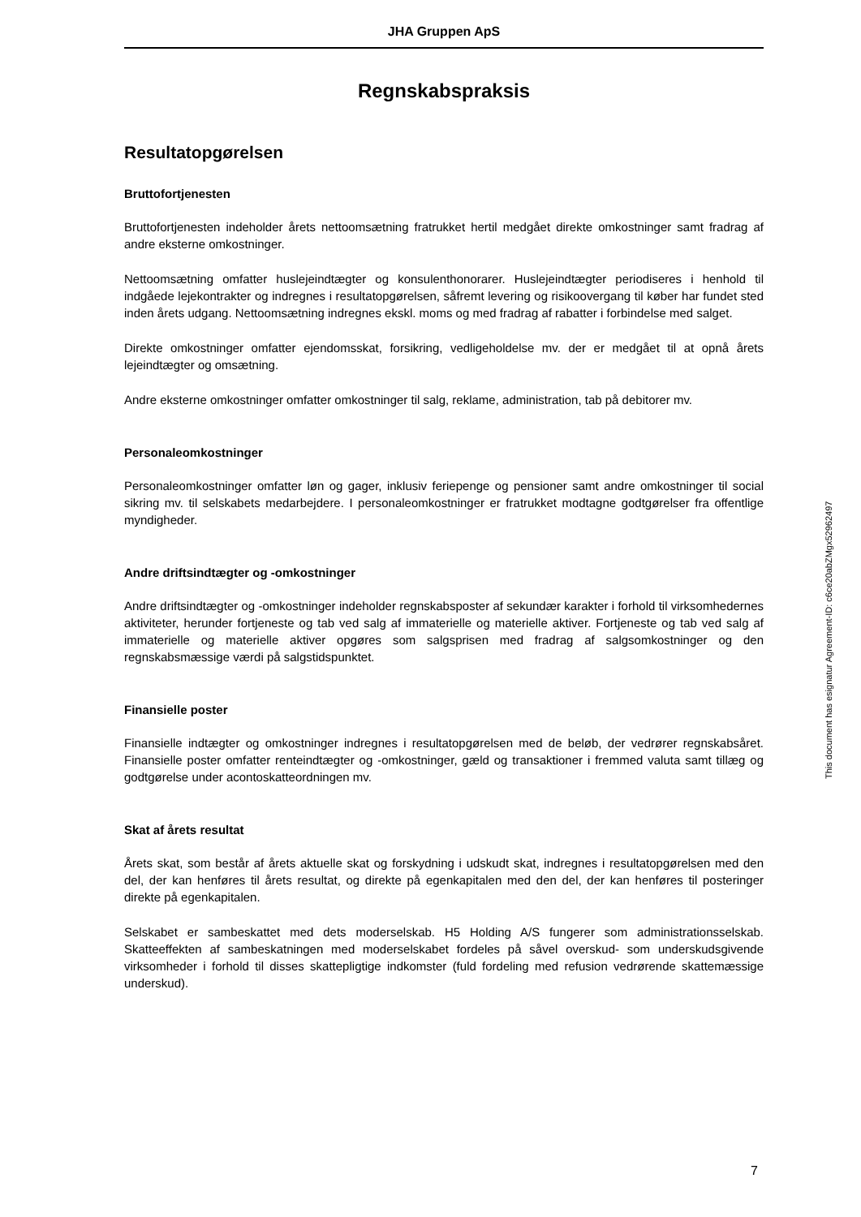JHA Gruppen ApS
Regnskabspraksis
Resultatopgørelsen
Bruttofortjenesten
Bruttofortjenesten indeholder årets nettoomsætning fratrukket hertil medgået direkte omkostninger samt fradrag af andre eksterne omkostninger.
Nettoomsætning omfatter huslejeindtægter og konsulenthonorarer. Huslejeindtægter periodiseres i henhold til indgåede lejekontrakter og indregnes i resultatopgørelsen, såfremt levering og risikoovergang til køber har fundet sted inden årets udgang. Nettoomsætning indregnes ekskl. moms og med fradrag af rabatter i forbindelse med salget.
Direkte omkostninger omfatter ejendomsskat, forsikring, vedligeholdelse mv. der er medgået til at opnå årets lejeindtægter og omsætning.
Andre eksterne omkostninger omfatter omkostninger til salg, reklame, administration, tab på debitorer mv.
Personaleomkostninger
Personaleomkostninger omfatter løn og gager, inklusiv feriepenge og pensioner samt andre omkostninger til social sikring mv. til selskabets medarbejdere. I personaleomkostninger er fratrukket modtagne godtgørelser fra offentlige myndigheder.
Andre driftsindtægter og -omkostninger
Andre driftsindtægter og -omkostninger indeholder regnskabsposter af sekundær karakter i forhold til virksomhedernes aktiviteter, herunder fortjeneste og tab ved salg af immaterielle og materielle aktiver. Fortjeneste og tab ved salg af immaterielle og materielle aktiver opgøres som salgsprisen med fradrag af salgsomkostninger og den regnskabsmæssige værdi på salgstidspunktet.
Finansielle poster
Finansielle indtægter og omkostninger indregnes i resultatopgørelsen med de beløb, der vedrører regnskabsåret. Finansielle poster omfatter renteindtægter og -omkostninger, gæld og transaktioner i fremmed valuta samt tillæg og godtgørelse under acontoskatteordningen mv.
Skat af årets resultat
Årets skat, som består af årets aktuelle skat og forskydning i udskudt skat, indregnes i resultatopgørelsen med den del, der kan henføres til årets resultat, og direkte på egenkapitalen med den del, der kan henføres til posteringer direkte på egenkapitalen.
Selskabet er sambeskattet med dets moderselskab. H5 Holding A/S fungerer som administrationsselskab. Skatteeffekten af sambeskatningen med moderselskabet fordeles på såvel overskud- som underskudsgivende virksomheder i forhold til disses skattepligtige indkomster (fuld fordeling med refusion vedrørende skattemæssige underskud).
This document has esignatur Agreement-ID: c6ce20abZMgx52962497
7